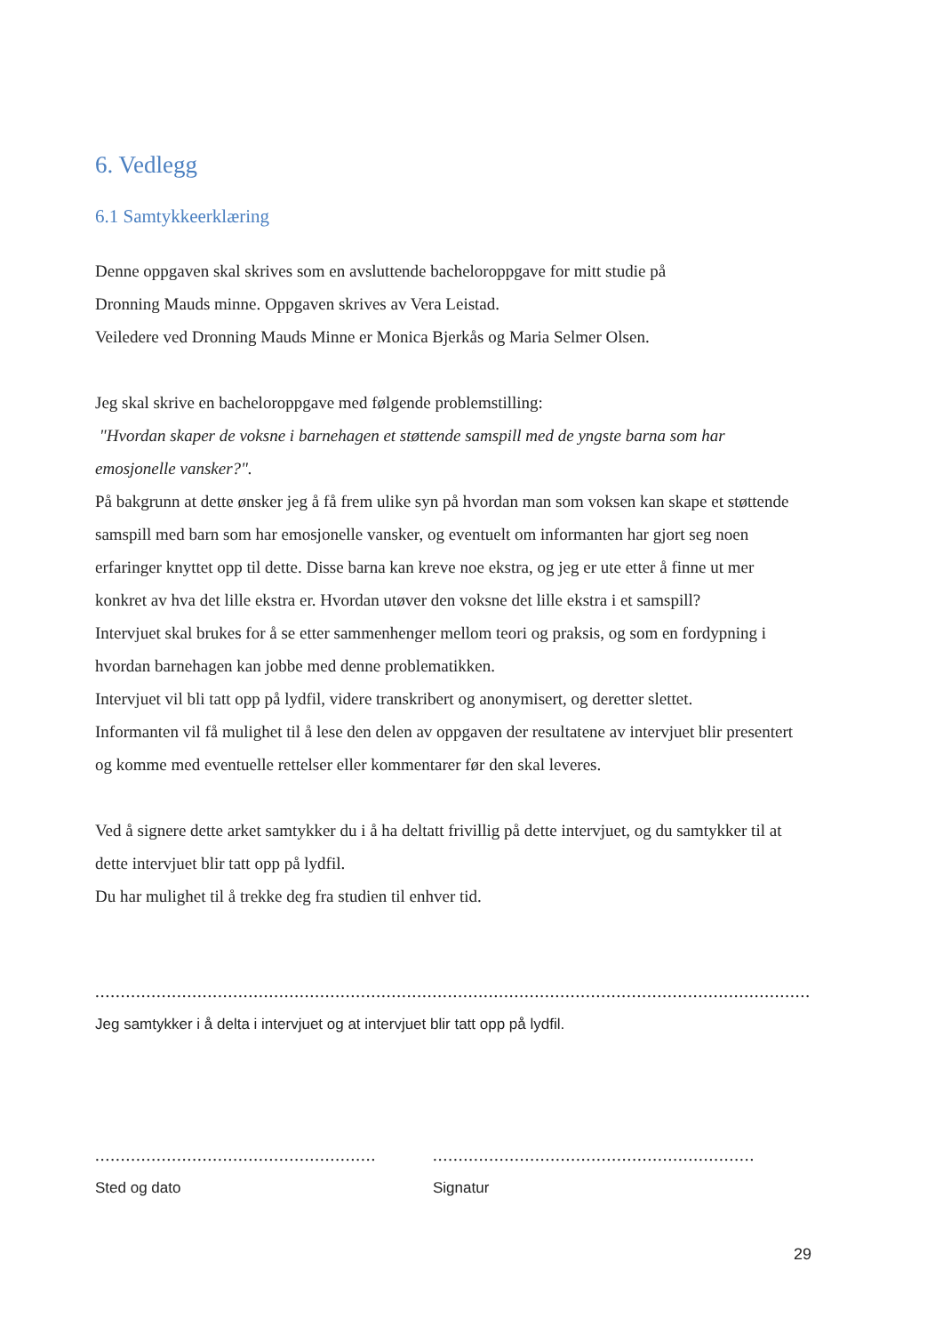6. Vedlegg
6.1 Samtykkeerklæring
Denne oppgaven skal skrives som en avsluttende bacheloroppgave for mitt studie på
Dronning Mauds minne. Oppgaven skrives av Vera Leistad.
Veiledere ved Dronning Mauds Minne er Monica Bjerkås og Maria Selmer Olsen.
Jeg skal skrive en bacheloroppgave med følgende problemstilling:
"Hvordan skaper de voksne i barnehagen et støttende samspill med de yngste barna som har emosjonelle vansker?".
På bakgrunn at dette ønsker jeg å få frem ulike syn på hvordan man som voksen kan skape et støttende samspill med barn som har emosjonelle vansker, og eventuelt om informanten har gjort seg noen erfaringer knyttet opp til dette. Disse barna kan kreve noe ekstra, og jeg er ute etter å finne ut mer konkret av hva det lille ekstra er. Hvordan utøver den voksne det lille ekstra i et samspill?
Intervjuet skal brukes for å se etter sammenhenger mellom teori og praksis, og som en fordypning i hvordan barnehagen kan jobbe med denne problematikken.
Intervjuet vil bli tatt opp på lydfil, videre transkribert og anonymisert, og deretter slettet.
Informanten vil få mulighet til å lese den delen av oppgaven der resultatene av intervjuet blir presentert og komme med eventuelle rettelser eller kommentarer før den skal leveres.
Ved å signere dette arket samtykker du i å ha deltatt frivillig på dette intervjuet, og du samtykker til at dette intervjuet blir tatt opp på lydfil.
Du har mulighet til å trekke deg fra studien til enhver tid.
..........................................................................................................................................................................................................
Jeg samtykker i å delta i intervjuet og at intervjuet blir tatt opp på lydfil.
.......................................................
Sted og dato
...............................................................
Signatur
29